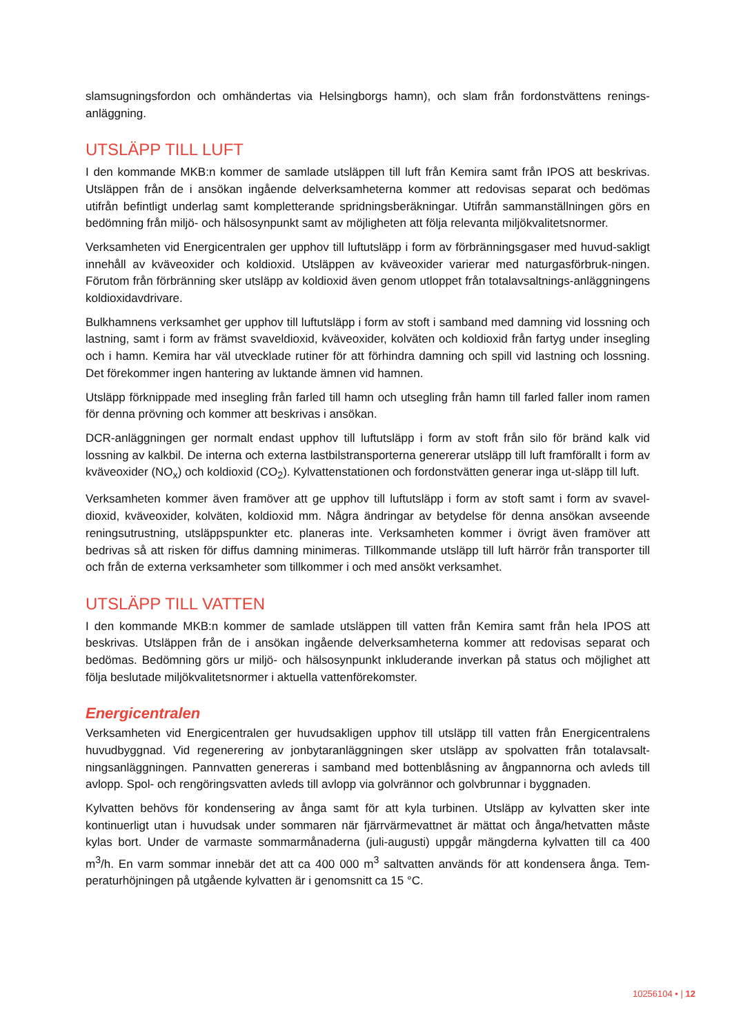slamsugningsfordon och omhändertas via Helsingborgs hamn), och slam från fordonstvättens renings-anläggning.
UTSLÄPP TILL LUFT
I den kommande MKB:n kommer de samlade utsläppen till luft från Kemira samt från IPOS att beskrivas. Utsläppen från de i ansökan ingående delverksamheterna kommer att redovisas separat och bedömas utifrån befintligt underlag samt kompletterande spridningsberäkningar. Utifrån sammanställningen görs en bedömning från miljö- och hälsosynpunkt samt av möjligheten att följa relevanta miljökvalitetsnormer.
Verksamheten vid Energicentralen ger upphov till luftutsläpp i form av förbränningsgaser med huvud-sakligt innehåll av kväveoxider och koldioxid. Utsläppen av kväveoxider varierar med naturgasförbruk-ningen. Förutom från förbränning sker utsläpp av koldioxid även genom utloppet från totalavsaltnings-anläggningens koldioxidavdrivare.
Bulkhamnens verksamhet ger upphov till luftutsläpp i form av stoft i samband med damning vid lossning och lastning, samt i form av främst svaveldioxid, kväveoxider, kolväten och koldioxid från fartyg under insegling och i hamn. Kemira har väl utvecklade rutiner för att förhindra damning och spill vid lastning och lossning. Det förekommer ingen hantering av luktande ämnen vid hamnen.
Utsläpp förknippade med insegling från farled till hamn och utsegling från hamn till farled faller inom ramen för denna prövning och kommer att beskrivas i ansökan.
DCR-anläggningen ger normalt endast upphov till luftutsläpp i form av stoft från silo för bränd kalk vid lossning av kalkbil. De interna och externa lastbilstransporterna genererar utsläpp till luft framförallt i form av kväveoxider (NO<sub>x</sub>) och koldioxid (CO<sub>2</sub>). Kylvattenstationen och fordonstvätten generar inga ut-släpp till luft.
Verksamheten kommer även framöver att ge upphov till luftutsläpp i form av stoft samt i form av svavel-dioxid, kväveoxider, kolväten, koldioxid mm. Några ändringar av betydelse för denna ansökan avseende reningsutrustning, utsläppspunkter etc. planeras inte. Verksamheten kommer i övrigt även framöver att bedrivas så att risken för diffus damning minimeras. Tillkommande utsläpp till luft härrör från transporter till och från de externa verksamheter som tillkommer i och med ansökt verksamhet.
UTSLÄPP TILL VATTEN
I den kommande MKB:n kommer de samlade utsläppen till vatten från Kemira samt från hela IPOS att beskrivas. Utsläppen från de i ansökan ingående delverksamheterna kommer att redovisas separat och bedömas. Bedömning görs ur miljö- och hälsosynpunkt inkluderande inverkan på status och möjlighet att följa beslutade miljökvalitetsnormer i aktuella vattenförekomster.
Energicentralen
Verksamheten vid Energicentralen ger huvudsakligen upphov till utsläpp till vatten från Energicentralens huvudbyggnad. Vid regenerering av jonbytaranläggningen sker utsläpp av spolvatten från totalavsalt-ningsanläggningen. Pannvatten genereras i samband med bottenblåsning av ångpannorna och avleds till avlopp. Spol- och rengöringsvatten avleds till avlopp via golvrännor och golvbrunnar i byggnaden.
Kylvatten behövs för kondensering av ånga samt för att kyla turbinen. Utsläpp av kylvatten sker inte kontinuerligt utan i huvudsak under sommaren när fjärrvärmevattnet är mättat och ånga/hetvatten måste kylas bort. Under de varmaste sommarmånaderna (juli-augusti) uppgår mängderna kylvatten till ca 400 m<sup>3</sup>/h. En varm sommar innebär det att ca 400 000 m<sup>3</sup> saltvatten används för att kondensera ånga. Tem-peraturhöjningen på utgående kylvatten är i genomsnitt ca 15 °C.
10256104 • | 12